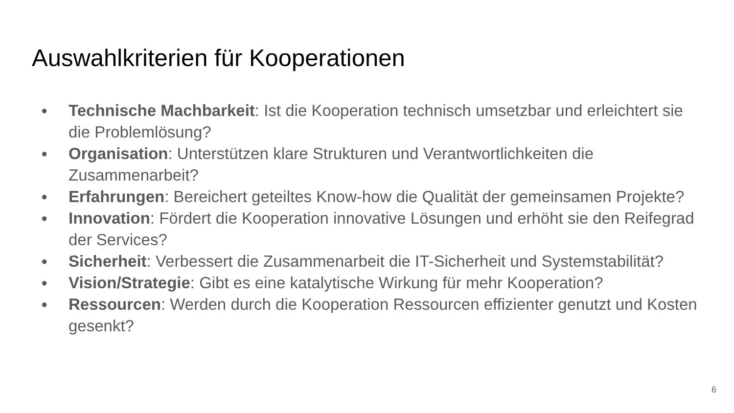Auswahlkriterien für Kooperationen
● Technische Machbarkeit: Ist die Kooperation technisch umsetzbar und erleichtert sie die Problemlösung?
● Organisation: Unterstützen klare Strukturen und Verantwortlichkeiten die Zusammenarbeit?
● Erfahrungen: Bereichert geteiltes Know-how die Qualität der gemeinsamen Projekte?
● Innovation: Fördert die Kooperation innovative Lösungen und erhöht sie den Reifegrad der Services?
● Sicherheit: Verbessert die Zusammenarbeit die IT-Sicherheit und Systemstabilität?
● Vision/Strategie: Gibt es eine katalytische Wirkung für mehr Kooperation?
● Ressourcen: Werden durch die Kooperation Ressourcen effizienter genutzt und Kosten gesenkt?
6